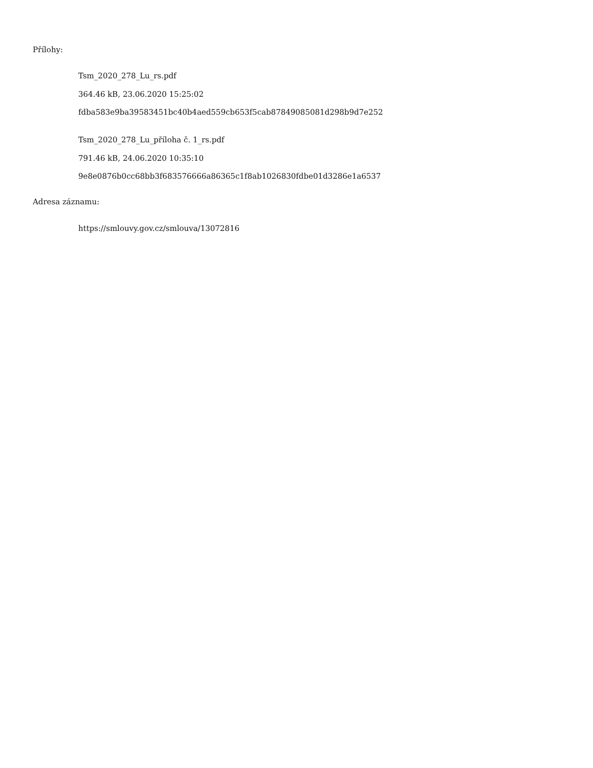Přílohy:
Tsm_2020_278_Lu_rs.pdf
364.46 kB, 23.06.2020 15:25:02
fdba583e9ba39583451bc40b4aed559cb653f5cab87849085081d298b9d7e252
Tsm_2020_278_Lu_příloha č. 1_rs.pdf
791.46 kB, 24.06.2020 10:35:10
9e8e0876b0cc68bb3f683576666a86365c1f8ab1026830fdbe01d3286e1a6537
Adresa záznamu:
https://smlouvy.gov.cz/smlouva/13072816